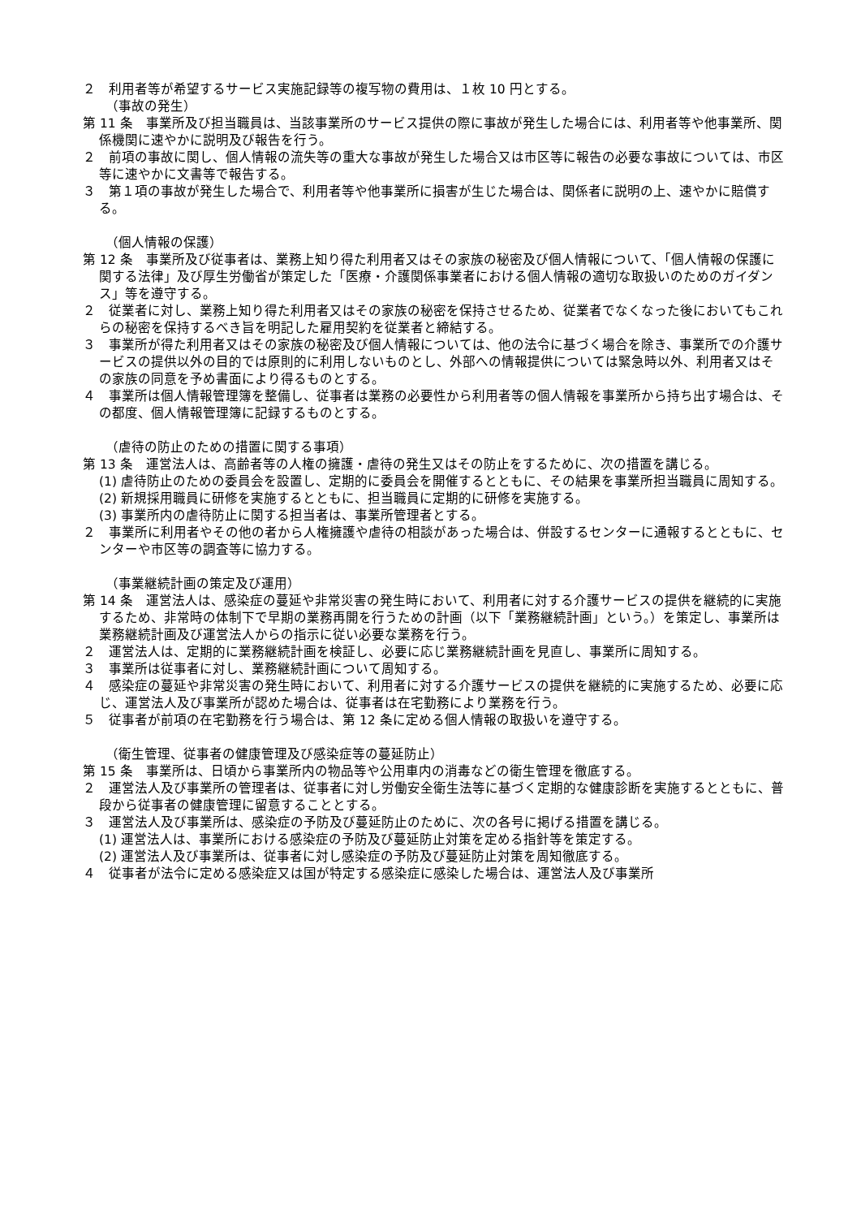２　利用者等が希望するサービス実施記録等の複写物の費用は、１枚 10 円とする。
（事故の発生）
第 11 条　事業所及び担当職員は、当該事業所のサービス提供の際に事故が発生した場合には、利用者等や他事業所、関係機関に速やかに説明及び報告を行う。
２　前項の事故に関し、個人情報の流失等の重大な事故が発生した場合又は市区等に報告の必要な事故については、市区等に速やかに文書等で報告する。
３　第１項の事故が発生した場合で、利用者等や他事業所に損害が生じた場合は、関係者に説明の上、速やかに賠償する。
（個人情報の保護）
第 12 条　事業所及び従事者は、業務上知り得た利用者又はその家族の秘密及び個人情報について、「個人情報の保護に関する法律」及び厚生労働省が策定した「医療・介護関係事業者における個人情報の適切な取扱いのためのガイダンス」等を遵守する。
２　従業者に対し、業務上知り得た利用者又はその家族の秘密を保持させるため、従業者でなくなった後においてもこれらの秘密を保持するべき旨を明記した雇用契約を従業者と締結する。
３　事業所が得た利用者又はその家族の秘密及び個人情報については、他の法令に基づく場合を除き、事業所での介護サービスの提供以外の目的では原則的に利用しないものとし、外部への情報提供については緊急時以外、利用者又はその家族の同意を予め書面により得るものとする。
４　事業所は個人情報管理簿を整備し、従事者は業務の必要性から利用者等の個人情報を事業所から持ち出す場合は、その都度、個人情報管理簿に記録するものとする。
（虐待の防止のための措置に関する事項）
第 13 条　運営法人は、高齢者等の人権の擁護・虐待の発生又はその防止をするために、次の措置を講じる。
(1) 虐待防止のための委員会を設置し、定期的に委員会を開催するとともに、その結果を事業所担当職員に周知する。
(2) 新規採用職員に研修を実施するとともに、担当職員に定期的に研修を実施する。
(3) 事業所内の虐待防止に関する担当者は、事業所管理者とする。
２　事業所に利用者やその他の者から人権擁護や虐待の相談があった場合は、併設するセンターに通報するとともに、センターや市区等の調査等に協力する。
（事業継続計画の策定及び運用）
第 14 条　運営法人は、感染症の蔓延や非常災害の発生時において、利用者に対する介護サービスの提供を継続的に実施するため、非常時の体制下で早期の業務再開を行うための計画（以下「業務継続計画」という。）を策定し、事業所は業務継続計画及び運営法人からの指示に従い必要な業務を行う。
２　運営法人は、定期的に業務継続計画を検証し、必要に応じ業務継続計画を見直し、事業所に周知する。
３　事業所は従事者に対し、業務継続計画について周知する。
４　感染症の蔓延や非常災害の発生時において、利用者に対する介護サービスの提供を継続的に実施するため、必要に応じ、運営法人及び事業所が認めた場合は、従事者は在宅勤務により業務を行う。
５　従事者が前項の在宅勤務を行う場合は、第 12 条に定める個人情報の取扱いを遵守する。
（衛生管理、従事者の健康管理及び感染症等の蔓延防止）
第 15 条　事業所は、日頃から事業所内の物品等や公用車内の消毒などの衛生管理を徹底する。
２　運営法人及び事業所の管理者は、従事者に対し労働安全衛生法等に基づく定期的な健康診断を実施するとともに、普段から従事者の健康管理に留意することとする。
３　運営法人及び事業所は、感染症の予防及び蔓延防止のために、次の各号に掲げる措置を講じる。
(1) 運営法人は、事業所における感染症の予防及び蔓延防止対策を定める指針等を策定する。
(2) 運営法人及び事業所は、従事者に対し感染症の予防及び蔓延防止対策を周知徹底する。
４　従事者が法令に定める感染症又は国が特定する感染症に感染した場合は、運営法人及び事業所